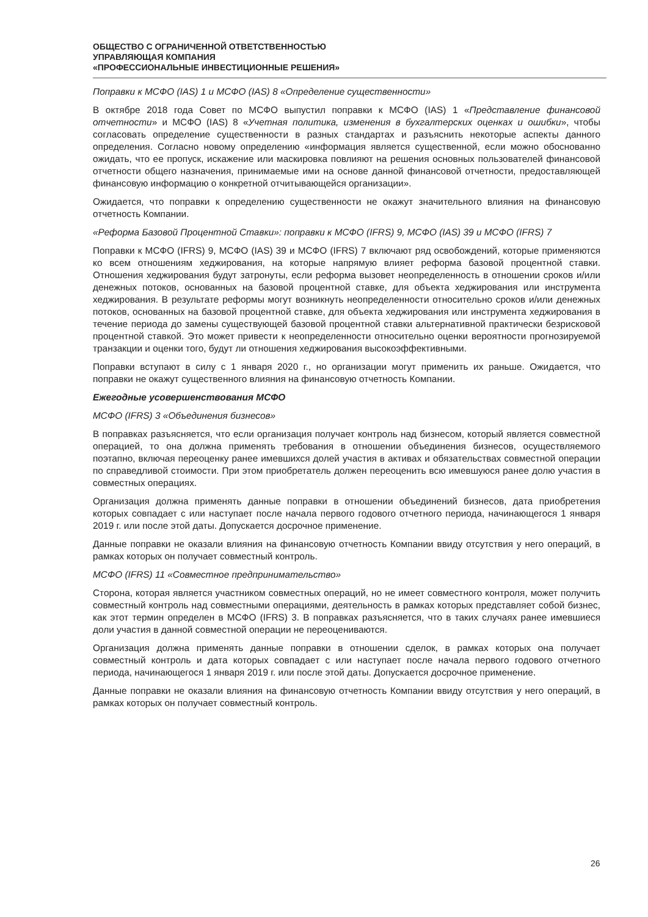ОБЩЕСТВО С ОГРАНИЧЕННОЙ ОТВЕТСТВЕННОСТЬЮ
УПРАВЛЯЮЩАЯ КОМПАНИЯ
«ПРОФЕССИОНАЛЬНЫЕ ИНВЕСТИЦИОННЫЕ РЕШЕНИЯ»
Поправки к МСФО (IAS) 1 и МСФО (IAS) 8 «Определение существенности»
В октябре 2018 года Совет по МСФО выпустил поправки к МСФО (IAS) 1 «Представление финансовой отчетности» и МСФО (IAS) 8 «Учетная политика, изменения в бухгалтерских оценках и ошибки», чтобы согласовать определение существенности в разных стандартах и разъяснить некоторые аспекты данного определения. Согласно новому определению «информация является существенной, если можно обоснованно ожидать, что ее пропуск, искажение или маскировка повлияют на решения основных пользователей финансовой отчетности общего назначения, принимаемые ими на основе данной финансовой отчетности, предоставляющей финансовую информацию о конкретной отчитывающейся организации».
Ожидается, что поправки к определению существенности не окажут значительного влияния на финансовую отчетность Компании.
«Реформа Базовой Процентной Ставки»: поправки к МСФО (IFRS) 9, МСФО (IAS) 39 и МСФО (IFRS) 7
Поправки к МСФО (IFRS) 9, МСФО (IAS) 39 и МСФО (IFRS) 7 включают ряд освобождений, которые применяются ко всем отношениям хеджирования, на которые напрямую влияет реформа базовой процентной ставки. Отношения хеджирования будут затронуты, если реформа вызовет неопределенность в отношении сроков и/или денежных потоков, основанных на базовой процентной ставке, для объекта хеджирования или инструмента хеджирования. В результате реформы могут возникнуть неопределенности относительно сроков и/или денежных потоков, основанных на базовой процентной ставке, для объекта хеджирования или инструмента хеджирования в течение периода до замены существующей базовой процентной ставки альтернативной практически безрисковой процентной ставкой. Это может привести к неопределенности относительно оценки вероятности прогнозируемой транзакции и оценки того, будут ли отношения хеджирования высокоэффективными.
Поправки вступают в силу с 1 января 2020 г., но организации могут применить их раньше. Ожидается, что поправки не окажут существенного влияния на финансовую отчетность Компании.
Ежегодные усовершенствования МСФО
МСФО (IFRS) 3 «Объединения бизнесов»
В поправках разъясняется, что если организация получает контроль над бизнесом, который является совместной операцией, то она должна применять требования в отношении объединения бизнесов, осуществляемого поэтапно, включая переоценку ранее имевшихся долей участия в активах и обязательствах совместной операции по справедливой стоимости. При этом приобретатель должен переоценить всю имевшуюся ранее долю участия в совместных операциях.
Организация должна применять данные поправки в отношении объединений бизнесов, дата приобретения которых совпадает с или наступает после начала первого годового отчетного периода, начинающегося 1 января 2019 г. или после этой даты. Допускается досрочное применение.
Данные поправки не оказали влияния на финансовую отчетность Компании ввиду отсутствия у него операций, в рамках которых он получает совместный контроль.
МСФО (IFRS) 11 «Совместное предпринимательство»
Сторона, которая является участником совместных операций, но не имеет совместного контроля, может получить совместный контроль над совместными операциями, деятельность в рамках которых представляет собой бизнес, как этот термин определен в МСФО (IFRS) 3. В поправках разъясняется, что в таких случаях ранее имевшиеся доли участия в данной совместной операции не переоцениваются.
Организация должна применять данные поправки в отношении сделок, в рамках которых она получает совместный контроль и дата которых совпадает с или наступает после начала первого годового отчетного периода, начинающегося 1 января 2019 г. или после этой даты. Допускается досрочное применение.
Данные поправки не оказали влияния на финансовую отчетность Компании ввиду отсутствия у него операций, в рамках которых он получает совместный контроль.
26